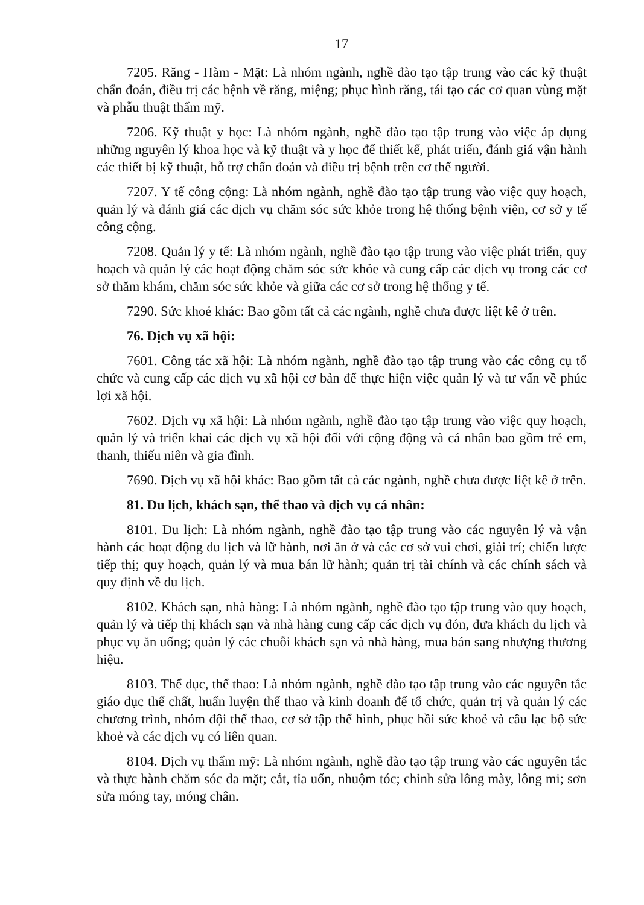17
7205. Răng - Hàm - Mặt: Là nhóm ngành, nghề đào tạo tập trung vào các kỹ thuật chẩn đoán, điều trị các bệnh về răng, miệng; phục hình răng, tái tạo các cơ quan vùng mặt và phẫu thuật thẩm mỹ.
7206. Kỹ thuật y học: Là nhóm ngành, nghề đào tạo tập trung vào việc áp dụng những nguyên lý khoa học và kỹ thuật và y học để thiết kế, phát triển, đánh giá vận hành các thiết bị kỹ thuật, hỗ trợ chẩn đoán và điều trị bệnh trên cơ thể người.
7207. Y tế công cộng: Là nhóm ngành, nghề đào tạo tập trung vào việc quy hoạch, quản lý và đánh giá các dịch vụ chăm sóc sức khỏe trong hệ thống bệnh viện, cơ sở y tế công cộng.
7208. Quản lý y tế: Là nhóm ngành, nghề đào tạo tập trung vào việc phát triển, quy hoạch và quản lý các hoạt động chăm sóc sức khỏe và cung cấp các dịch vụ trong các cơ sở thăm khám, chăm sóc sức khỏe và giữa các cơ sở trong hệ thống y tế.
7290. Sức khoẻ khác: Bao gồm tất cả các ngành, nghề chưa được liệt kê ở trên.
76. Dịch vụ xã hội:
7601. Công tác xã hội: Là nhóm ngành, nghề đào tạo tập trung vào các công cụ tổ chức và cung cấp các dịch vụ xã hội cơ bản để thực hiện việc quản lý và tư vấn về phúc lợi xã hội.
7602. Dịch vụ xã hội: Là nhóm ngành, nghề đào tạo tập trung vào việc quy hoạch, quản lý và triển khai các dịch vụ xã hội đối với cộng động và cá nhân bao gồm trẻ em, thanh, thiếu niên và gia đình.
7690. Dịch vụ xã hội khác: Bao gồm tất cả các ngành, nghề chưa được liệt kê ở trên.
81. Du lịch, khách sạn, thể thao và dịch vụ cá nhân:
8101. Du lịch: Là nhóm ngành, nghề đào tạo tập trung vào các nguyên lý và vận hành các hoạt động du lịch và lữ hành, nơi ăn ở và các cơ sở vui chơi, giải trí; chiến lược tiếp thị; quy hoạch, quản lý và mua bán lữ hành; quản trị tài chính và các chính sách và quy định về du lịch.
8102. Khách sạn, nhà hàng: Là nhóm ngành, nghề đào tạo tập trung vào quy hoạch, quản lý và tiếp thị khách sạn và nhà hàng cung cấp các dịch vụ đón, đưa khách du lịch và phục vụ ăn uống; quản lý các chuỗi khách sạn và nhà hàng, mua bán sang nhượng thương hiệu.
8103. Thể dục, thể thao: Là nhóm ngành, nghề đào tạo tập trung vào các nguyên tắc giáo dục thể chất, huấn luyện thể thao và kinh doanh để tổ chức, quản trị và quản lý các chương trình, nhóm đội thể thao, cơ sở tập thể hình, phục hồi sức khoẻ và câu lạc bộ sức khoẻ và các dịch vụ có liên quan.
8104. Dịch vụ thẩm mỹ: Là nhóm ngành, nghề đào tạo tập trung vào các nguyên tắc và thực hành chăm sóc da mặt; cắt, tỉa uốn, nhuộm tóc; chỉnh sửa lông mày, lông mi; sơn sửa móng tay, móng chân.